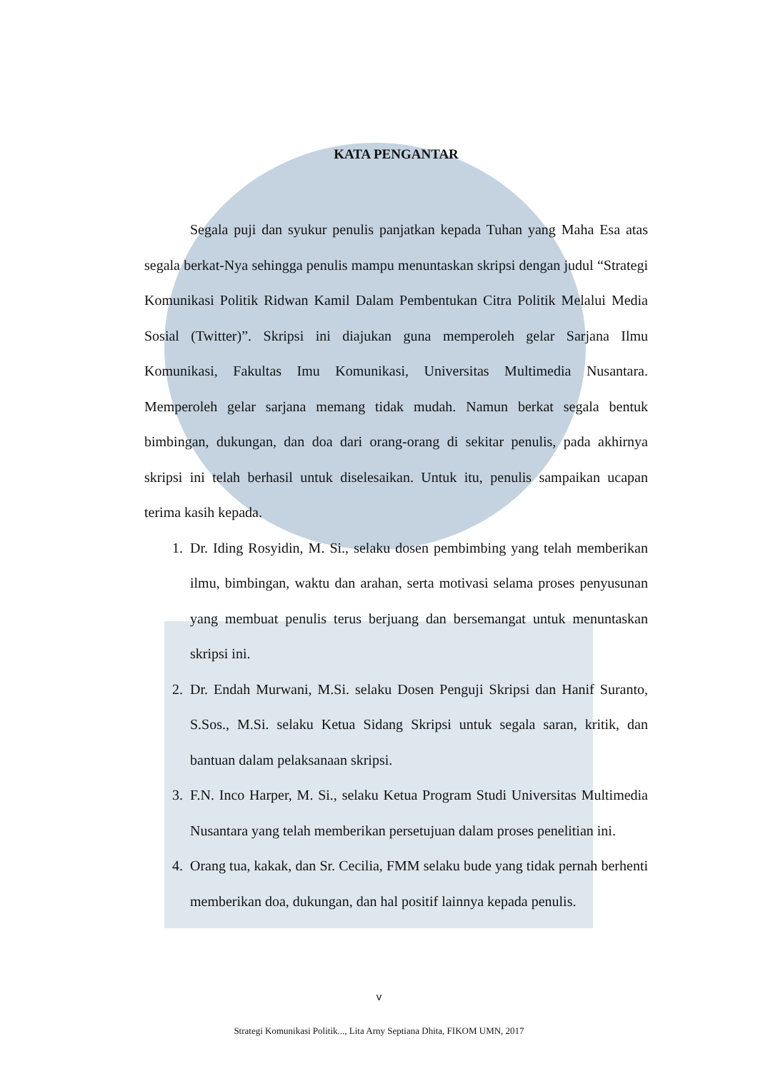KATA PENGANTAR
Segala puji dan syukur penulis panjatkan kepada Tuhan yang Maha Esa atas segala berkat-Nya sehingga penulis mampu menuntaskan skripsi dengan judul “Strategi Komunikasi Politik Ridwan Kamil Dalam Pembentukan Citra Politik Melalui Media Sosial (Twitter)”. Skripsi ini diajukan guna memperoleh gelar Sarjana Ilmu Komunikasi, Fakultas Imu Komunikasi, Universitas Multimedia Nusantara. Memperoleh gelar sarjana memang tidak mudah. Namun berkat segala bentuk bimbingan, dukungan, dan doa dari orang-orang di sekitar penulis, pada akhirnya skripsi ini telah berhasil untuk diselesaikan. Untuk itu, penulis sampaikan ucapan terima kasih kepada.
1. Dr. Iding Rosyidin, M. Si., selaku dosen pembimbing yang telah memberikan ilmu, bimbingan, waktu dan arahan, serta motivasi selama proses penyusunan yang membuat penulis terus berjuang dan bersemangat untuk menuntaskan skripsi ini.
2. Dr. Endah Murwani, M.Si. selaku Dosen Penguji Skripsi dan Hanif Suranto, S.Sos., M.Si. selaku Ketua Sidang Skripsi untuk segala saran, kritik, dan bantuan dalam pelaksanaan skripsi.
3. F.N. Inco Harper, M. Si., selaku Ketua Program Studi Universitas Multimedia Nusantara yang telah memberikan persetujuan dalam proses penelitian ini.
4. Orang tua, kakak, dan Sr. Cecilia, FMM selaku bude yang tidak pernah berhenti memberikan doa, dukungan, dan hal positif lainnya kepada penulis.
v
Strategi Komunikasi Politik..., Lita Arny Septiana Dhita, FIKOM UMN, 2017